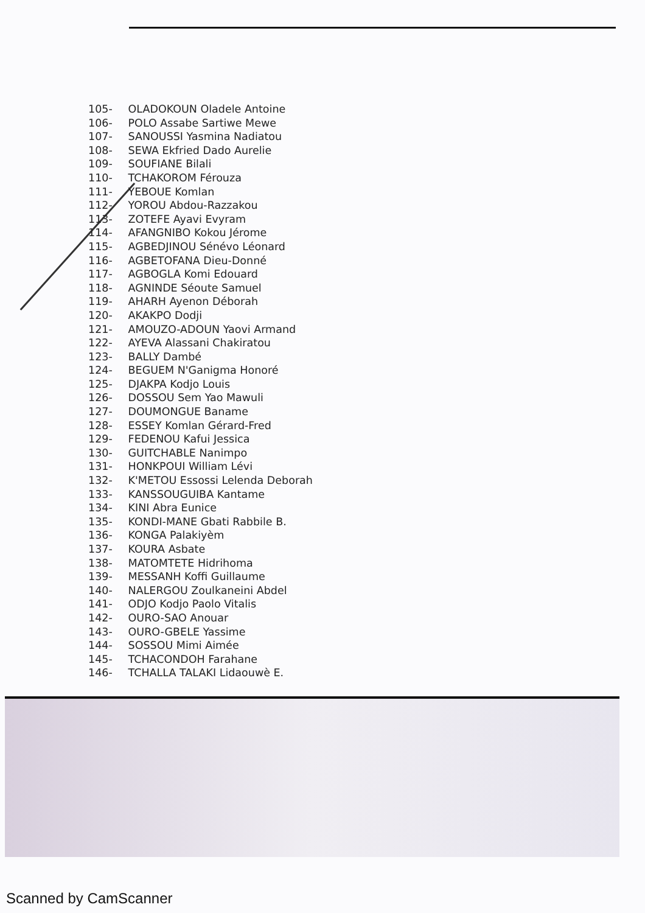105- OLADOKOUN Oladele Antoine
106- POLO Assabe Sartiwe Mewe
107- SANOUSSI Yasmina Nadiatou
108- SEWA Ekfried Dado Aurelie
109- SOUFIANE Bilali
110- TCHAKOROM Férouza
111- YEBOUE Komlan
112- YOROU Abdou-Razzakou
113- ZOTEFE Ayavi Evyram
114- AFANGNIBO Kokou Jérome
115- AGBEDJINOU Sénévo Léonard
116- AGBETOFANA Dieu-Donné
117- AGBOGLA Komi Edouard
118- AGNINDE Séoute Samuel
119- AHARH Ayenon Déborah
120- AKAKPO Dodji
121- AMOUZO-ADOUN Yaovi Armand
122- AYEVA Alassani Chakiratou
123- BALLY Dambé
124- BEGUEM N'Ganigma Honoré
125- DJAKPA Kodjo Louis
126- DOSSOU Sem Yao Mawuli
127- DOUMONGUE Baname
128- ESSEY Komlan Gérard-Fred
129- FEDENOU Kafui Jessica
130- GUITCHABLE Nanimpo
131- HONKPOUI William Lévi
132- K'METOU Essossi Lelenda Deborah
133- KANSSOUGUIBA Kantame
134- KINI Abra Eunice
135- KONDI-MANE Gbati Rabbile B.
136- KONGA Palakiyèm
137- KOURA Asbate
138- MATOMTETE Hidrihoma
139- MESSANH Koffi Guillaume
140- NALERGOU Zoulkaneini Abdel
141- ODJO Kodjo Paolo Vitalis
142- OURO-SAO Anouar
143- OURO-GBELE Yassime
144- SOSSOU Mimi Aimée
145- TCHACONDOH Farahane
146- TCHALLA TALAKI Lidaouwè E.
Scanned by CamScanner